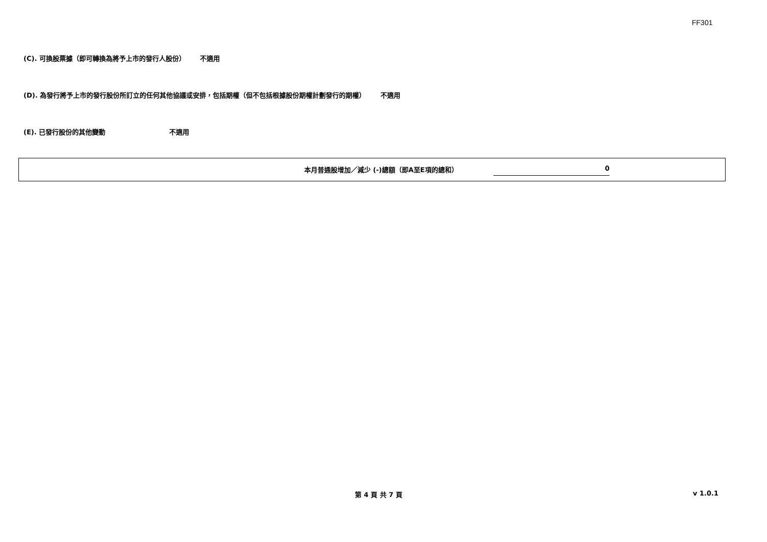FF301
(C). 可換股票據（即可轉換為將予上市的發行人股份） 不適用
(D). 為發行將予上市的發行股份所訂立的任何其他協議或安排，包括期權（但不包括根據股份期權計劃發行的期權） 不適用
(E). 已發行股份的其他變動 不適用
本月普通股增加／減少 (-)總額（即A至E項的總和） 0
第 4 頁 共 7 頁 v 1.0.1